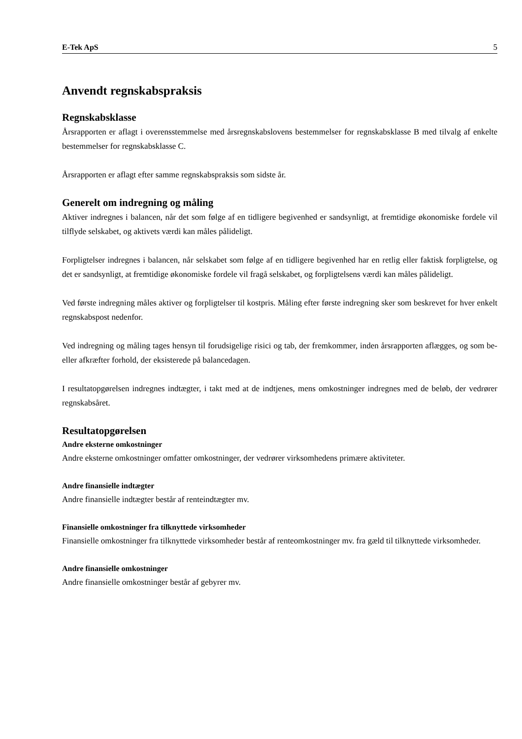E-Tek ApS 5
Anvendt regnskabspraksis
Regnskabsklasse
Årsrapporten er aflagt i overensstemmelse med årsregnskabslovens bestemmelser for regnskabsklasse B med tilvalg af enkelte bestemmelser for regnskabsklasse C.
Årsrapporten er aflagt efter samme regnskabspraksis som sidste år.
Generelt om indregning og måling
Aktiver indregnes i balancen, når det som følge af en tidligere begivenhed er sandsynligt, at fremtidige økonomiske fordele vil tilflyde selskabet, og aktivets værdi kan måles pålideligt.
Forpligtelser indregnes i balancen, når selskabet som følge af en tidligere begivenhed har en retlig eller faktisk forpligtelse, og det er sandsynligt, at fremtidige økonomiske fordele vil fragå selskabet, og forpligtelsens værdi kan måles pålideligt.
Ved første indregning måles aktiver og forpligtelser til kostpris. Måling efter første indregning sker som beskrevet for hver enkelt regnskabspost nedenfor.
Ved indregning og måling tages hensyn til forudsigelige risici og tab, der fremkommer, inden årsrapporten aflægges, og som be- eller afkræfter forhold, der eksisterede på balancedagen.
I resultatopgørelsen indregnes indtægter, i takt med at de indtjenes, mens omkostninger indregnes med de beløb, der vedrører regnskabsåret.
Resultatopgørelsen
Andre eksterne omkostninger
Andre eksterne omkostninger omfatter omkostninger, der vedrører virksomhedens primære aktiviteter.
Andre finansielle indtægter
Andre finansielle indtægter består af renteindtægter mv.
Finansielle omkostninger fra tilknyttede virksomheder
Finansielle omkostninger fra tilknyttede virksomheder består af renteomkostninger mv. fra gæld til tilknyttede virksomheder.
Andre finansielle omkostninger
Andre finansielle omkostninger består af gebyrer mv.